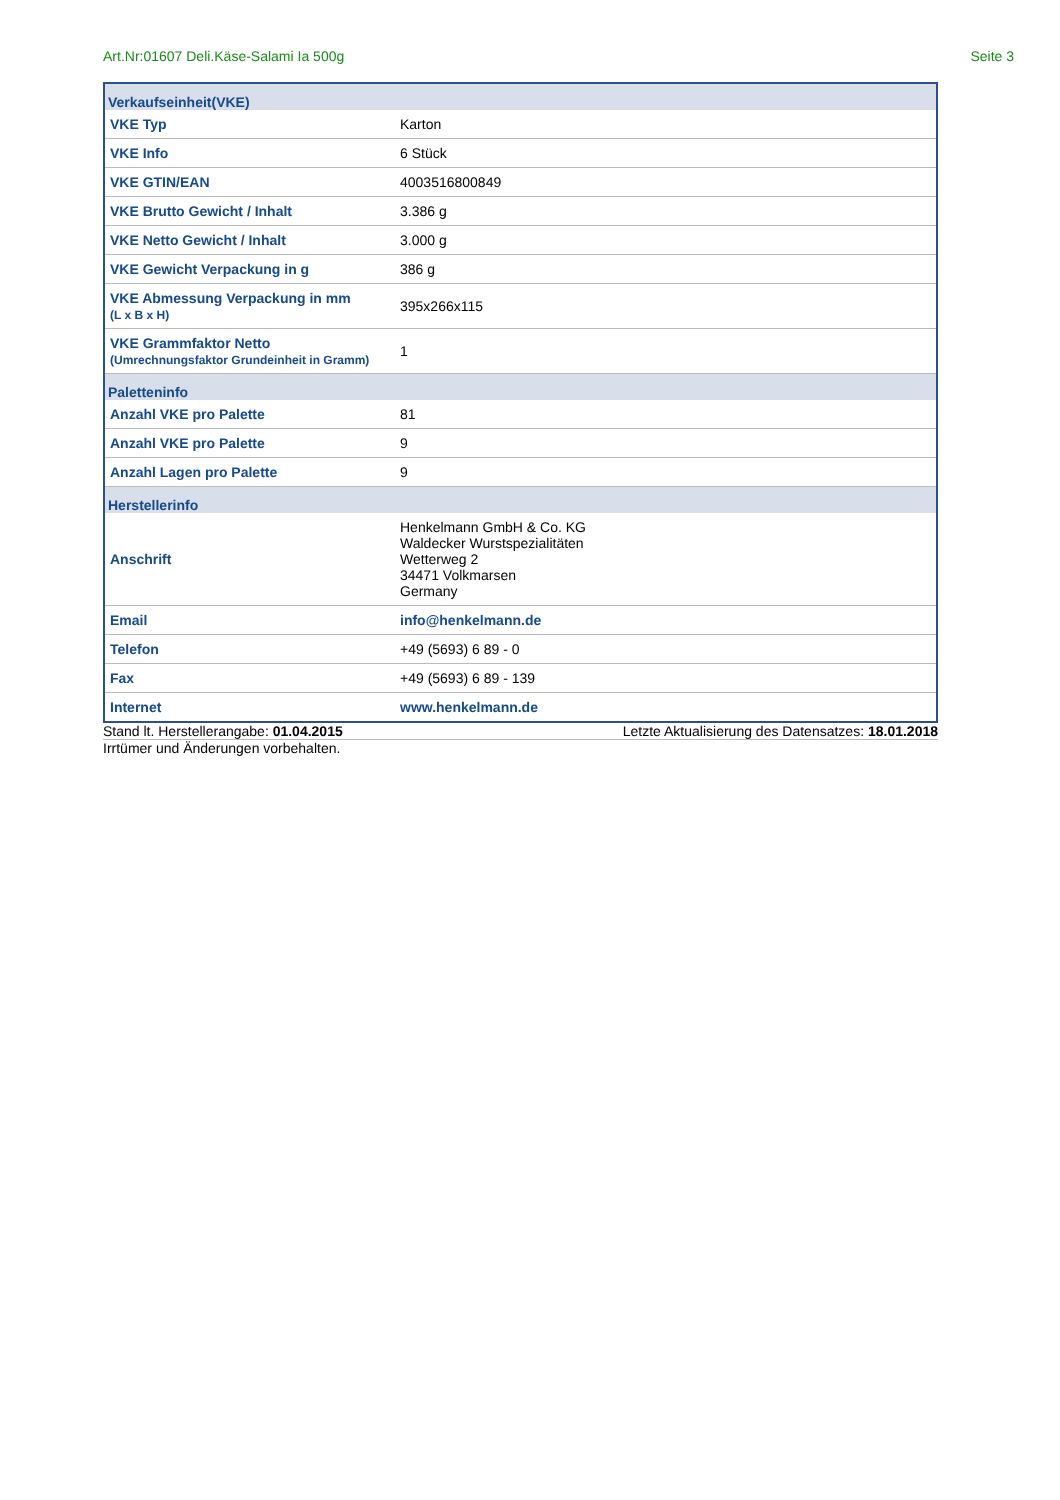Art.Nr:01607 Deli.Käse-Salami Ia 500g Seite 3
| Verkaufseinheit(VKE) | |
| VKE Typ | Karton |
| VKE Info | 6 Stück |
| VKE GTIN/EAN | 4003516800849 |
| VKE Brutto Gewicht / Inhalt | 3.386 g |
| VKE Netto Gewicht / Inhalt | 3.000 g |
| VKE Gewicht Verpackung in g | 386 g |
| VKE Abmessung Verpackung in mm (L x B x H) | 395x266x115 |
| VKE Grammfaktor Netto (Umrechnungsfaktor Grundeinheit in Gramm) | 1 |
| Paletteninfo | |
| Anzahl VKE pro Palette | 81 |
| Anzahl VKE pro Palette | 9 |
| Anzahl Lagen pro Palette | 9 |
| Herstellerinfo | |
| Anschrift | Henkelmann GmbH & Co. KG Waldecker Wurstspezialitäten Wetterweg 2 34471 Volkmarsen Germany |
| Email | info@henkelmann.de |
| Telefon | +49 (5693) 6 89 - 0 |
| Fax | +49 (5693) 6 89 - 139 |
| Internet | www.henkelmann.de |
Stand lt. Herstellerangabe: 01.04.2015 Letzte Aktualisierung des Datensatzes: 18.01.2018
Irrtümer und Änderungen vorbehalten.